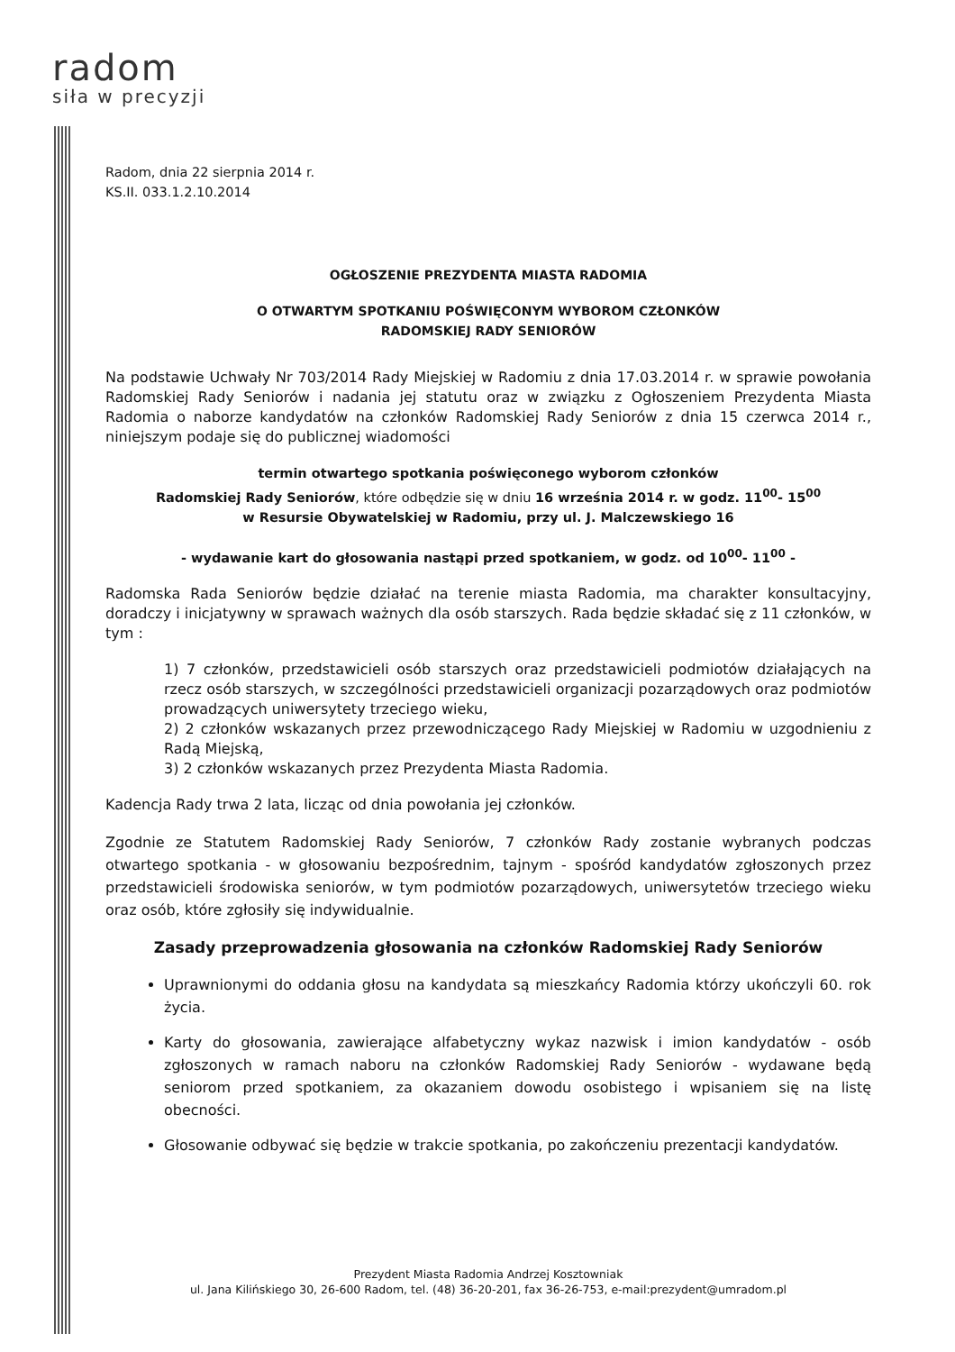radom
siła w precyzji
Radom, dnia 22 sierpnia 2014 r.
KS.II. 033.1.2.10.2014
OGŁOSZENIE PREZYDENTA MIASTA RADOMIA
O OTWARTYM SPOTKANIU POŚWIĘCONYM WYBOROM CZŁONKÓW
RADOMSKIEJ RADY SENIORÓW
Na podstawie Uchwały Nr 703/2014 Rady Miejskiej w Radomiu z dnia 17.03.2014 r. w sprawie powołania Radomskiej Rady Seniorów i nadania jej statutu oraz w związku z Ogłoszeniem Prezydenta Miasta Radomia o naborze kandydatów na członków Radomskiej Rady Seniorów z dnia 15 czerwca 2014 r., niniejszym podaje się do publicznej wiadomości
termin otwartego spotkania poświęconego wyborom członków
Radomskiej Rady Seniorów, które odbędzie się w dniu 16 września 2014 r. w godz. 11<sup>00</sup>- 15<sup>00</sup>
w Resursie Obywatelskiej w Radomiu, przy ul. J. Malczewskiego 16
- wydawanie kart do głosowania nastąpi przed spotkaniem, w godz. od 10<sup>00</sup>- 11<sup>00</sup> -
Radomska Rada Seniorów będzie działać na terenie miasta Radomia, ma charakter konsultacyjny, doradczy i inicjatywny w sprawach ważnych dla osób starszych. Rada będzie składać się z 11 członków, w tym :
1) 7 członków, przedstawicieli osób starszych oraz przedstawicieli podmiotów działających na rzecz osób starszych, w szczególności przedstawicieli organizacji pozarządowych oraz podmiotów prowadzących uniwersytety trzeciego wieku,
2) 2 członków wskazanych przez przewodniczącego Rady Miejskiej w Radomiu w uzgodnieniu z Radą Miejską,
3) 2 członków wskazanych przez Prezydenta Miasta Radomia.
Kadencja Rady trwa 2 lata, licząc od dnia powołania jej członków.
Zgodnie ze Statutem Radomskiej Rady Seniorów, 7 członków Rady zostanie wybranych podczas otwartego spotkania - w głosowaniu bezpośrednim, tajnym - spośród kandydatów zgłoszonych przez przedstawicieli środowiska seniorów, w tym podmiotów pozarządowych, uniwersytetów trzeciego wieku oraz osób, które zgłosiły się indywidualnie.
Zasady przeprowadzenia głosowania na członków Radomskiej Rady Seniorów
Uprawnionymi do oddania głosu na kandydata są mieszkańcy Radomia którzy ukończyli 60. rok życia.
Karty do głosowania, zawierające alfabetyczny wykaz nazwisk i imion kandydatów - osób zgłoszonych w ramach naboru na członków Radomskiej Rady Seniorów - wydawane będą seniorom przed spotkaniem, za okazaniem dowodu osobistego i wpisaniem się na listę obecności.
Głosowanie odbywać się będzie w trakcie spotkania, po zakończeniu prezentacji kandydatów.
Prezydent Miasta Radomia Andrzej Kosztowniak
ul. Jana Kilińskiego 30, 26-600 Radom, tel. (48) 36-20-201, fax 36-26-753, e-mail:prezydent@umradom.pl